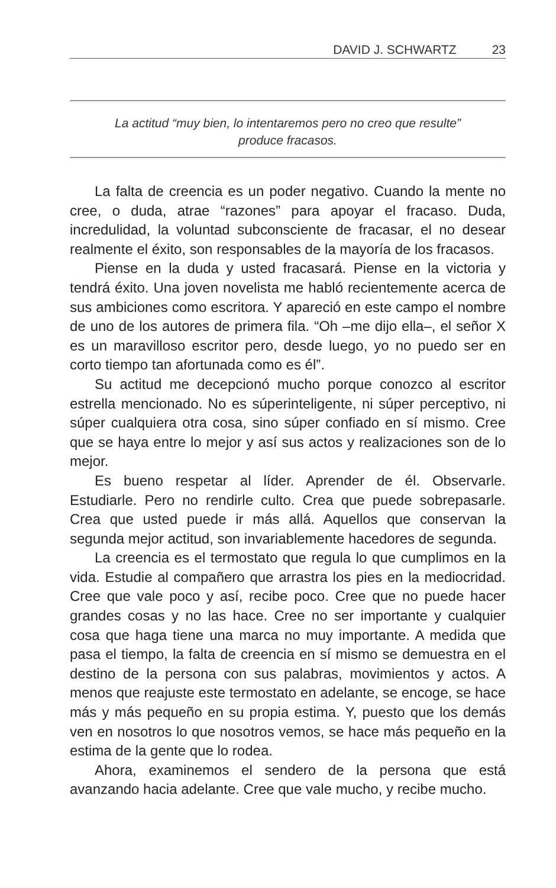DAVID J. SCHWARTZ 23
La actitud “muy bien, lo intentaremos pero no creo que resulte”
produce fracasos.
La falta de creencia es un poder negativo. Cuando la mente no cree, o duda, atrae “razones” para apoyar el fracaso. Duda, incredulidad, la voluntad subconsciente de fracasar, el no desear realmente el éxito, son responsables de la mayoría de los fracasos.
Piense en la duda y usted fracasará. Piense en la victoria y tendrá éxito. Una joven novelista me habló recientemente acerca de sus ambiciones como escritora. Y apareció en este campo el nombre de uno de los autores de primera fila. “Oh –me dijo ella–, el señor X es un maravilloso escritor pero, desde luego, yo no puedo ser en corto tiempo tan afortunada como es él”.
Su actitud me decepcionó mucho porque conozco al escritor estrella mencionado. No es súperinteligente, ni súper perceptivo, ni súper cualquiera otra cosa, sino súper confiado en sí mismo. Cree que se haya entre lo mejor y así sus actos y realizaciones son de lo mejor.
Es bueno respetar al líder. Aprender de él. Observarle. Estudiarle. Pero no rendirle culto. Crea que puede sobrepasarle. Crea que usted puede ir más allá. Aquellos que conservan la segunda mejor actitud, son invariablemente hacedores de segunda.
La creencia es el termostato que regula lo que cumplimos en la vida. Estudie al compañero que arrastra los pies en la mediocridad. Cree que vale poco y así, recibe poco. Cree que no puede hacer grandes cosas y no las hace. Cree no ser importante y cualquier cosa que haga tiene una marca no muy importante. A medida que pasa el tiempo, la falta de creencia en sí mismo se demuestra en el destino de la persona con sus palabras, movimientos y actos. A menos que reajuste este termostato en adelante, se encoge, se hace más y más pequeño en su propia estima. Y, puesto que los demás ven en nosotros lo que nosotros vemos, se hace más pequeño en la estima de la gente que lo rodea.
Ahora, examinemos el sendero de la persona que está avanzando hacia adelante. Cree que vale mucho, y recibe mucho.